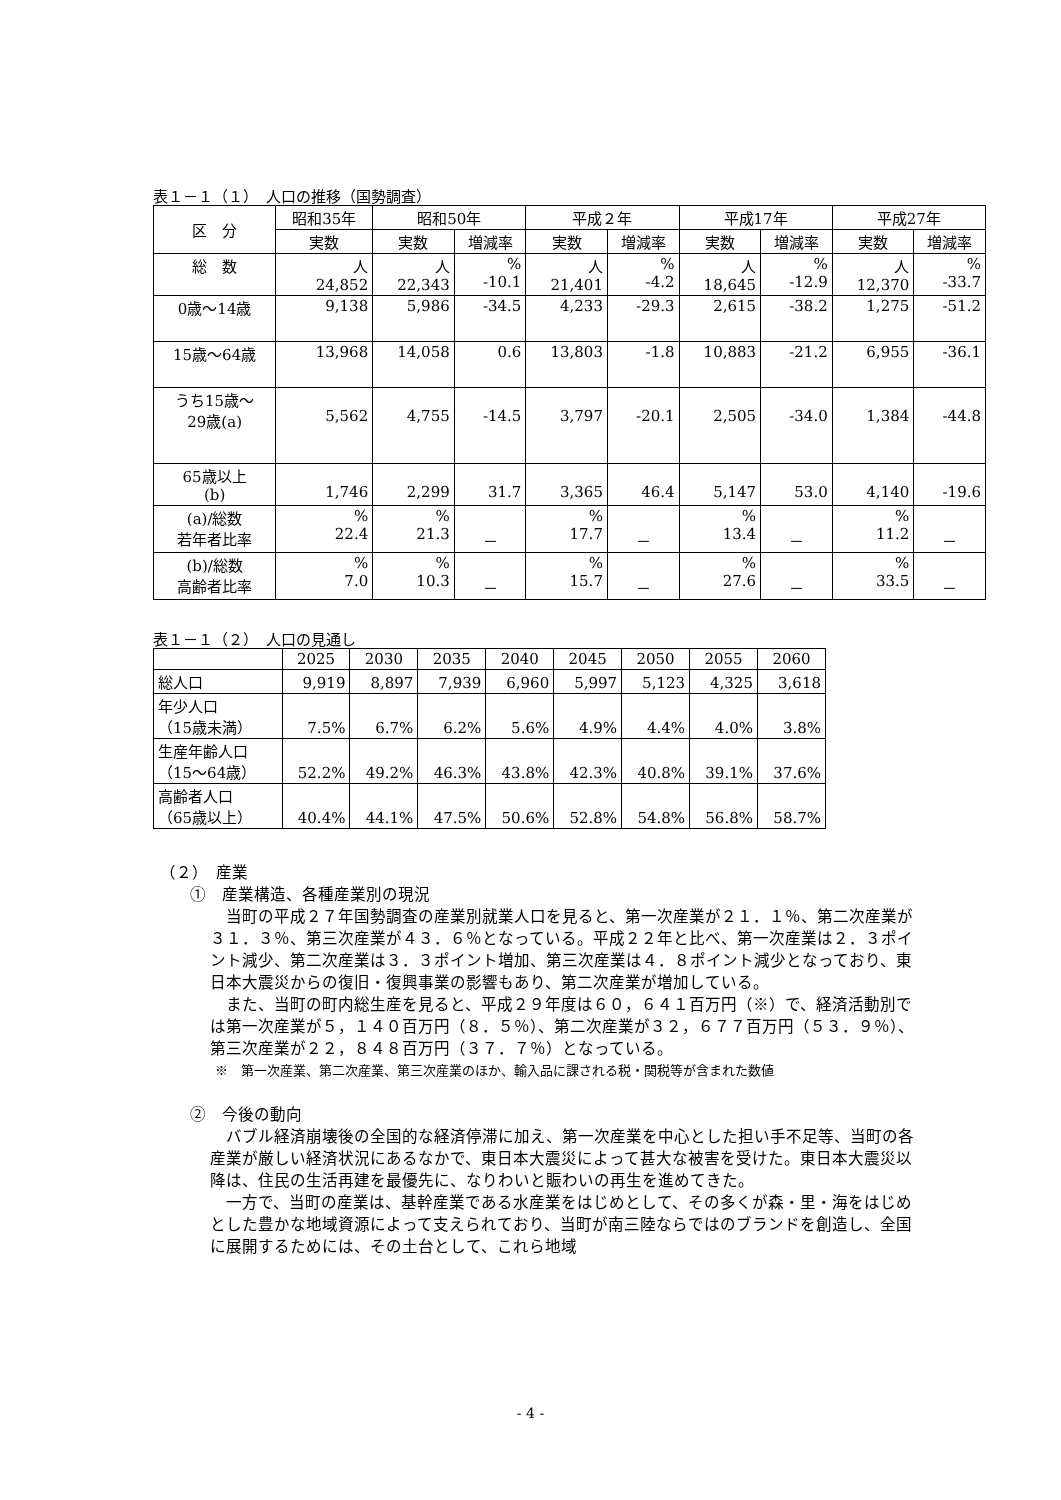表１－１（１）　人口の推移（国勢調査）
| 区 分 | 昭和35年 | 昭和50年 | | 平成２年 | | 平成17年 | | 平成27年 | |
| --- | --- | --- | --- | --- | --- | --- | --- | --- | --- |
| | 実数 | 実数 | 増減率 | 実数 | 増減率 | 実数 | 増減率 | 実数 | 増減率 |
| 総 数 | 人 24,852 | 人 22,343 | % -10.1 | 人 21,401 | % -4.2 | 人 18,645 | % -12.9 | 人 12,370 | % -33.7 |
| 0歳～14歳 | 9,138 | 5,986 | -34.5 | 4,233 | -29.3 | 2,615 | -38.2 | 1,275 | -51.2 |
| 15歳～64歳 | 13,968 | 14,058 | 0.6 | 13,803 | -1.8 | 10,883 | -21.2 | 6,955 | -36.1 |
| うち15歳～ 29歳(a) | 5,562 | 4,755 | -14.5 | 3,797 | -20.1 | 2,505 | -34.0 | 1,384 | -44.8 |
| 65歳以上 (b) | 1,746 | 2,299 | 31.7 | 3,365 | 46.4 | 5,147 | 53.0 | 4,140 | -19.6 |
| (a)/総数 若年者比率 | % 22.4 | % 21.3 | － | % 17.7 | － | % 13.4 | － | % 11.2 | － |
| (b)/総数 高齢者比率 | % 7.0 | % 10.3 | － | % 15.7 | － | % 27.6 | － | % 33.5 | － |
表１－１（２）　人口の見通し
| | 2025 | 2030 | 2035 | 2040 | 2045 | 2050 | 2055 | 2060 |
| --- | --- | --- | --- | --- | --- | --- | --- | --- |
| 総人口 | 9,919 | 8,897 | 7,939 | 6,960 | 5,997 | 5,123 | 4,325 | 3,618 |
| 年少人口 （15歳未満） | 7.5% | 6.7% | 6.2% | 5.6% | 4.9% | 4.4% | 4.0% | 3.8% |
| 生産年齢人口 （15～64歳） | 52.2% | 49.2% | 46.3% | 43.8% | 42.3% | 40.8% | 39.1% | 37.6% |
| 高齢者人口 （65歳以上） | 40.4% | 44.1% | 47.5% | 50.6% | 52.8% | 54.8% | 56.8% | 58.7% |
（２）　産業
①　産業構造、各種産業別の現況
当町の平成２７年国勢調査の産業別就業人口を見ると、第一次産業が２１．１％、第二次産業が３１．３％、第三次産業が４３．６％となっている。平成２２年と比べ、第一次産業は２．３ポイント減少、第二次産業は３．３ポイント増加、第三次産業は４．８ポイント減少となっており、東日本大震災からの復旧・復興事業の影響もあり、第二次産業が増加している。
また、当町の町内総生産を見ると、平成２９年度は６０，６４１百万円（※）で、経済活動別では第一次産業が５，１４０百万円（８．５％）、第二次産業が３２，６７７百万円（５３．９％）、第三次産業が２２，８４８百万円（３７．７％）となっている。
※　第一次産業、第二次産業、第三次産業のほか、輸入品に課される税・関税等が含まれた数値
②　今後の動向
バブル経済崩壊後の全国的な経済停滞に加え、第一次産業を中心とした担い手不足等、当町の各産業が厳しい経済状況にあるなかで、東日本大震災によって甚大な被害を受けた。東日本大震災以降は、住民の生活再建を最優先に、なりわいと賑わいの再生を進めてきた。
一方で、当町の産業は、基幹産業である水産業をはじめとして、その多くが森・里・海をはじめとした豊かな地域資源によって支えられており、当町が南三陸ならではのブランドを創造し、全国に展開するためには、その土台として、これら地域
- 4 -